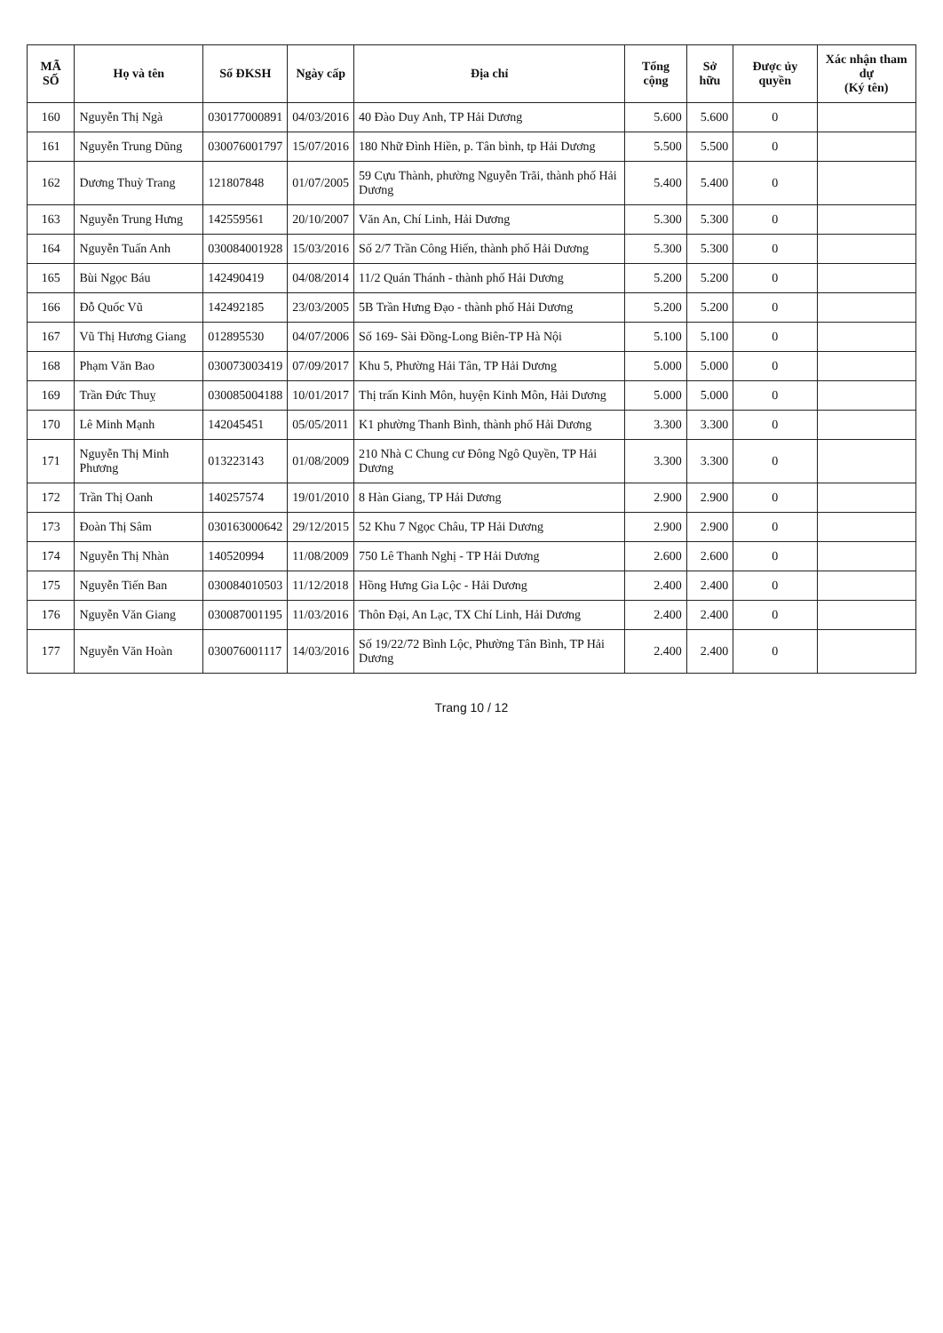| MÃ SỐ | Họ và tên | Số ĐKSH | Ngày cấp | Địa chỉ | Tổng cộng | Sở hữu | Được ủy quyền | Xác nhận tham dự (Ký tên) |
| --- | --- | --- | --- | --- | --- | --- | --- | --- |
| 160 | Nguyễn Thị Ngà | 030177000891 | 04/03/2016 | 40 Đào Duy Anh, TP Hải Dương | 5.600 | 5.600 | 0 | |
| 161 | Nguyễn Trung Dũng | 030076001797 | 15/07/2016 | 180 Nhữ Đình Hiền, p. Tân bình, tp Hải Dương | 5.500 | 5.500 | 0 | |
| 162 | Dương Thuỳ Trang | 121807848 | 01/07/2005 | 59 Cựu Thành, phường Nguyễn Trãi, thành phố Hải Dương | 5.400 | 5.400 | 0 | |
| 163 | Nguyễn Trung Hưng | 142559561 | 20/10/2007 | Văn An, Chí Linh, Hải Dương | 5.300 | 5.300 | 0 | |
| 164 | Nguyễn Tuấn Anh | 030084001928 | 15/03/2016 | Số 2/7 Trần Công Hiến, thành phố Hải Dương | 5.300 | 5.300 | 0 | |
| 165 | Bùi Ngọc Báu | 142490419 | 04/08/2014 | 11/2 Quán Thánh - thành phố Hải Dương | 5.200 | 5.200 | 0 | |
| 166 | Đỗ Quốc Vũ | 142492185 | 23/03/2005 | 5B Trần Hưng Đạo - thành phố Hải Dương | 5.200 | 5.200 | 0 | |
| 167 | Vũ Thị Hương Giang | 012895530 | 04/07/2006 | Số 169- Sài Đồng-Long Biên-TP Hà Nội | 5.100 | 5.100 | 0 | |
| 168 | Phạm Văn Bao | 030073003419 | 07/09/2017 | Khu 5, Phường Hải Tân, TP Hải Dương | 5.000 | 5.000 | 0 | |
| 169 | Trần Đức Thuỵ | 030085004188 | 10/01/2017 | Thị trấn Kinh Môn, huyện Kinh Môn, Hải Dương | 5.000 | 5.000 | 0 | |
| 170 | Lê Minh Mạnh | 142045451 | 05/05/2011 | K1 phường Thanh Bình, thành phố Hải Dương | 3.300 | 3.300 | 0 | |
| 171 | Nguyễn Thị Minh Phương | 013223143 | 01/08/2009 | 210 Nhà C Chung cư Đông Ngô Quyền, TP Hải Dương | 3.300 | 3.300 | 0 | |
| 172 | Trần Thị Oanh | 140257574 | 19/01/2010 | 8 Hàn Giang, TP Hải Dương | 2.900 | 2.900 | 0 | |
| 173 | Đoàn Thị Sâm | 030163000642 | 29/12/2015 | 52 Khu 7 Ngọc Châu, TP Hải Dương | 2.900 | 2.900 | 0 | |
| 174 | Nguyễn Thị Nhàn | 140520994 | 11/08/2009 | 750 Lê Thanh Nghị - TP Hải Dương | 2.600 | 2.600 | 0 | |
| 175 | Nguyễn Tiến Ban | 030084010503 | 11/12/2018 | Hồng Hưng Gia Lộc - Hải Dương | 2.400 | 2.400 | 0 | |
| 176 | Nguyễn Văn Giang | 030087001195 | 11/03/2016 | Thôn Đại, An Lạc, TX Chí Linh, Hải Dương | 2.400 | 2.400 | 0 | |
| 177 | Nguyễn Văn Hoàn | 030076001117 | 14/03/2016 | Số 19/22/72 Bình Lộc, Phường Tân Bình, TP Hải Dương | 2.400 | 2.400 | 0 | |
Trang 10 / 12